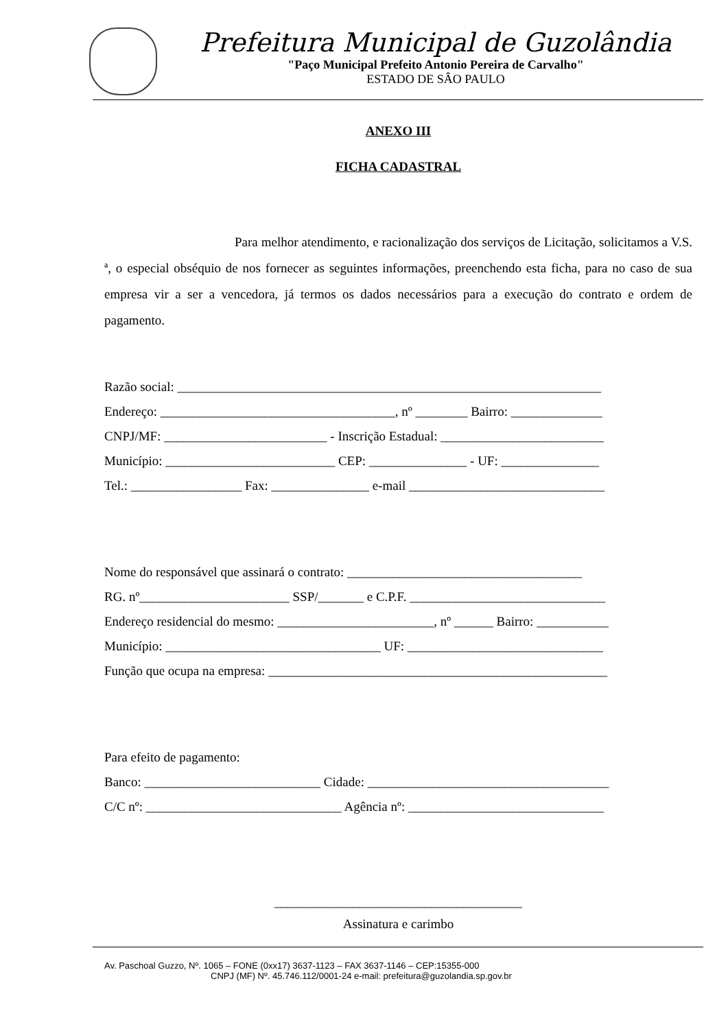Prefeitura Municipal de Guzolândia
"Paço Municipal Prefeito Antonio Pereira de Carvalho"
ESTADO DE SÂO PAULO
ANEXO III
FICHA CADASTRAL
Para melhor atendimento, e racionalização dos serviços de Licitação, solicitamos a V.S. ª, o especial obséquio de nos fornecer as seguintes informações, preenchendo esta ficha, para no caso de sua empresa vir a ser a vencedora, já termos os dados necessários para a execução do contrato e ordem de pagamento.
Razão social: _________________________________________________________________
Endereço: ____________________________________, nº ________ Bairro: ______________
CNPJ/MF: _________________________ - Inscrição Estadual: _________________________
Município: __________________________ CEP: _______________ - UF: _______________
Tel.: _________________ Fax: _______________ e-mail ______________________________
Nome do responsável que assinará o contrato: ____________________________________
RG. nº_______________________ SSP/_______ e C.P.F. ______________________________
Endereço residencial do mesmo: ________________________, nº ______ Bairro: ___________
Município: _________________________________ UF: ______________________________
Função que ocupa na empresa: ____________________________________________________
Para efeito de pagamento:
Banco: ___________________________ Cidade: _____________________________________
C/C nº: ______________________________ Agência nº: ______________________________
______________________________________
Assinatura e carimbo
Av. Paschoal Guzzo, Nº. 1065 – FONE (0xx17) 3637-1123 – FAX 3637-1146 – CEP:15355-000
CNPJ (MF) Nº. 45.746.112/0001-24 e-mail: prefeitura@guzolandia.sp.gov.br